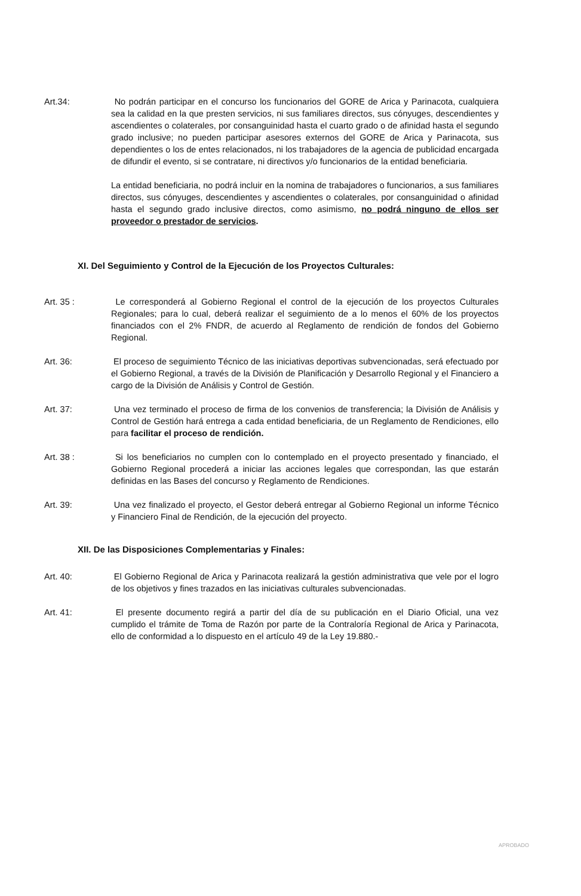Art.34: No podrán participar en el concurso los funcionarios del GORE de Arica y Parinacota, cualquiera sea la calidad en la que presten servicios, ni sus familiares directos, sus cónyuges, descendientes y ascendientes o colaterales, por consanguinidad hasta el cuarto grado o de afinidad hasta el segundo grado inclusive; no pueden participar asesores externos del GORE de Arica y Parinacota, sus dependientes o los de entes relacionados, ni los trabajadores de la agencia de publicidad encargada de difundir el evento, si se contratare, ni directivos y/o funcionarios de la entidad beneficiaria.
La entidad beneficiaria, no podrá incluir en la nomina de trabajadores o funcionarios, a sus familiares directos, sus cónyuges, descendientes y ascendientes o colaterales, por consanguinidad o afinidad hasta el segundo grado inclusive directos, como asimismo, no podrá ninguno de ellos ser proveedor o prestador de servicios.
XI. Del Seguimiento y Control de la Ejecución de los Proyectos Culturales:
Art. 35 : Le corresponderá al Gobierno Regional el control de la ejecución de los proyectos Culturales Regionales; para lo cual, deberá realizar el seguimiento de a lo menos el 60% de los proyectos financiados con el 2% FNDR, de acuerdo al Reglamento de rendición de fondos del Gobierno Regional.
Art. 36: El proceso de seguimiento Técnico de las iniciativas deportivas subvencionadas, será efectuado por el Gobierno Regional, a través de la División de Planificación y Desarrollo Regional y el Financiero a cargo de la División de Análisis y Control de Gestión.
Art. 37: Una vez terminado el proceso de firma de los convenios de transferencia; la División de Análisis y Control de Gestión hará entrega a cada entidad beneficiaria, de un Reglamento de Rendiciones, ello para facilitar el proceso de rendición.
Art. 38 : Si los beneficiarios no cumplen con lo contemplado en el proyecto presentado y financiado, el Gobierno Regional procederá a iniciar las acciones legales que correspondan, las que estarán definidas en las Bases del concurso y Reglamento de Rendiciones.
Art. 39: Una vez finalizado el proyecto, el Gestor deberá entregar al Gobierno Regional un informe Técnico y Financiero Final de Rendición, de la ejecución del proyecto.
XII. De las Disposiciones Complementarias y Finales:
Art. 40: El Gobierno Regional de Arica y Parinacota realizará la gestión administrativa que vele por el logro de los objetivos y fines trazados en las iniciativas culturales subvencionadas.
Art. 41: El presente documento regirá a partir del día de su publicación en el Diario Oficial, una vez cumplido el trámite de Toma de Razón por parte de la Contraloría Regional de Arica y Parinacota, ello de conformidad a lo dispuesto en el artículo 49 de la Ley 19.880.-
APROBADO